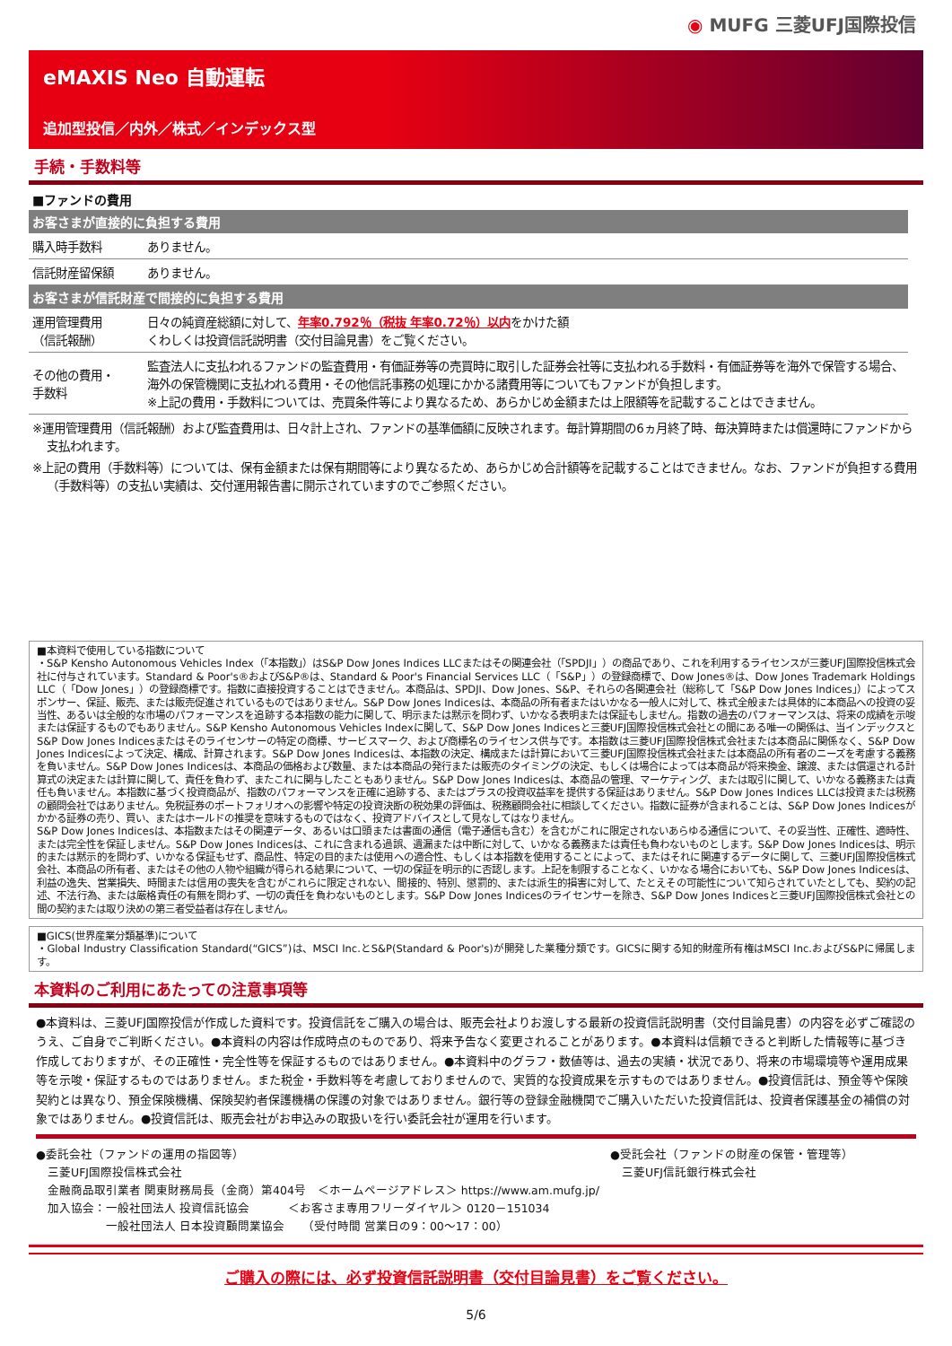◉ MUFG 三菱UFJ国際投信
eMAXIS Neo 自動運転
追加型投信／内外／株式／インデックス型
手続・手数料等
■ファンドの費用
| お客さまが直接的に負担する費用 | |
| --- | --- |
| 購入時手数料 | ありません。 |
| 信託財産留保額 | ありません。 |
| お客さまが信託財産で間接的に負担する費用 | |
| 運用管理費用 （信託報酬） | 日々の純資産総額に対して、 年率0.792％（税抜 年率0.72％）以内 をかけた額 くわしくは投資信託説明書（交付目論見書）をご覧ください。 |
| その他の費用・ 手数料 | 監査法人に支払われるファンドの監査費用・有価証券等の売買時に取引した証券会社等に支払われる手数料・有価証券等を海外で保管する場合、海外の保管機関に支払われる費用・その他信託事務の処理にかかる諸費用等についてもファンドが負担します。 ※上記の費用・手数料については、売買条件等により異なるため、あらかじめ金額または上限額等を記載することはできません。 |
※運用管理費用（信託報酬）および監査費用は、日々計上され、ファンドの基準価額に反映されます。毎計算期間の6ヵ月終了時、毎決算時または償還時にファンドから支払われます。
※上記の費用（手数料等）については、保有金額または保有期間等により異なるため、あらかじめ合計額等を記載することはできません。なお、ファンドが負担する費用（手数料等）の支払い実績は、交付運用報告書に開示されていますのでご参照ください。
■本資料で使用している指数について
・S&P Kensho Autonomous Vehicles Index（「本指数」）はS&P Dow Jones Indices LLCまたはその関連会社（「SPDJI」）の商品であり、これを利用するライセンスが三菱UFJ国際投信株式会社に付与されています。Standard & Poor's®およびS&P®は、Standard & Poor's Financial Services LLC（「S&P」）の登録商標で、Dow Jones®は、Dow Jones Trademark Holdings LLC（「Dow Jones」）の登録商標です。指数に直接投資することはできません。本商品は、SPDJI、Dow Jones、S&P、それらの各関連会社（総称して「S&P Dow Jones Indices」）によってスポンサー、保証、販売、または販売促進されているものではありません。S&P Dow Jones Indicesは、本商品の所有者またはいかなる一般人に対して、株式全般または具体的に本商品への投資の妥当性、あるいは全般的な市場のパフォーマンスを追跡する本指数の能力に関して、明示または黙示を問わず、いかなる表明または保証もしません。指数の過去のパフォーマンスは、将来の成績を示唆または保証するものでもありません。S&P Kensho Autonomous Vehicles Indexに関して、S&P Dow Jones Indicesと三菱UFJ国際投信株式会社との間にある唯一の関係は、当インデックスとS&P Dow Jones Indicesまたはそのライセンサーの特定の商標、サービスマーク、および商標名のライセンス供与です。本指数は三菱UFJ国際投信株式会社または本商品に関係なく、S&P Dow Jones Indicesによって決定、構成、計算されます。S&P Dow Jones Indicesは、本指数の決定、構成または計算において三菱UFJ国際投信株式会社または本商品の所有者のニーズを考慮する義務を負いません。S&P Dow Jones Indicesは、本商品の価格および数量、または本商品の発行または販売のタイミングの決定、もしくは場合によっては本商品が将来換金、譲渡、または償還される計算式の決定または計算に関して、責任を負わず、またこれに関与したこともありません。S&P Dow Jones Indicesは、本商品の管理、マーケティング、または取引に関して、いかなる義務または責任も負いません。本指数に基づく投資商品が、指数のパフォーマンスを正確に追跡する、またはプラスの投資収益率を提供する保証はありません。S&P Dow Jones Indices LLCは投資または税務の顧問会社ではありません。免税証券のポートフォリオへの影響や特定の投資決断の税効果の評価は、税務顧問会社に相談してください。指数に証券が含まれることは、S&P Dow Jones Indicesがかかる証券の売り、買い、またはホールドの推奨を意味するものではなく、投資アドバイスとして見なしてはなりません。
S&P Dow Jones Indicesは、本指数またはその関連データ、あるいは口頭または書面の通信（電子通信も含む）を含むがこれに限定されないあらゆる通信について、その妥当性、正確性、適時性、または完全性を保証しません。S&P Dow Jones Indicesは、これに含まれる過誤、遺漏または中断に対して、いかなる義務または責任も負わないものとします。S&P Dow Jones Indicesは、明示的または黙示的を問わず、いかなる保証もせず、商品性、特定の目的または使用への適合性、もしくは本指数を使用することによって、またはそれに関連するデータに関して、三菱UFJ国際投信株式会社、本商品の所有者、またはその他の人物や組織が得られる結果について、一切の保証を明示的に否認します。上記を制限することなく、いかなる場合においても、S&P Dow Jones Indicesは、利益の逸失、営業損失、時間または信用の喪失を含むがこれらに限定されない、間接的、特別、懲罰的、または派生的損害に対して、たとえその可能性について知らされていたとしても、契約の記述、不法行為、または厳格責任の有無を問わず、一切の責任を負わないものとします。S&P Dow Jones Indicesのライセンサーを除き、S&P Dow Jones Indicesと三菱UFJ国際投信株式会社との間の契約または取り決めの第三者受益者は存在しません。
■GICS(世界産業分類基準)について
・Global Industry Classification Standard(“GICS”)は、MSCI Inc.とS&P(Standard & Poor's)が開発した業種分類です。GICSに関する知的財産所有権はMSCI Inc.およびS&Pに帰属します。
本資料のご利用にあたっての注意事項等
●本資料は、三菱UFJ国際投信が作成した資料です。投資信託をご購入の場合は、販売会社よりお渡しする最新の投資信託説明書（交付目論見書）の内容を必ずご確認のうえ、ご自身でご判断ください。●本資料の内容は作成時点のものであり、将来予告なく変更されることがあります。●本資料は信頼できると判断した情報等に基づき作成しておりますが、その正確性・完全性等を保証するものではありません。●本資料中のグラフ・数値等は、過去の実績・状況であり、将来の市場環境等や運用成果等を示唆・保証するものではありません。また税金・手数料等を考慮しておりませんので、実質的な投資成果を示すものではありません。●投資信託は、預金等や保険契約とは異なり、預金保険機構、保険契約者保護機構の保護の対象ではありません。銀行等の登録金融機関でご購入いただいた投資信託は、投資者保護基金の補償の対象ではありません。●投資信託は、販売会社がお申込みの取扱いを行い委託会社が運用を行います。
●委託会社（ファンドの運用の指図等）
　三菱UFJ国際投信株式会社
　金融商品取引業者 関東財務局長（金商）第404号　＜ホームページアドレス＞ https://www.am.mufg.jp/
　加入協会：一般社団法人 投資信託協会　　　 ＜お客さま専用フリーダイヤル＞ 0120－151034
　　　　　　一般社団法人 日本投資顧問業協会　　（受付時間 営業日の9：00～17：00）
●受託会社（ファンドの財産の保管・管理等）
　三菱UFJ信託銀行株式会社
ご購入の際には、必ず投資信託説明書（交付目論見書）をご覧ください。
5/6